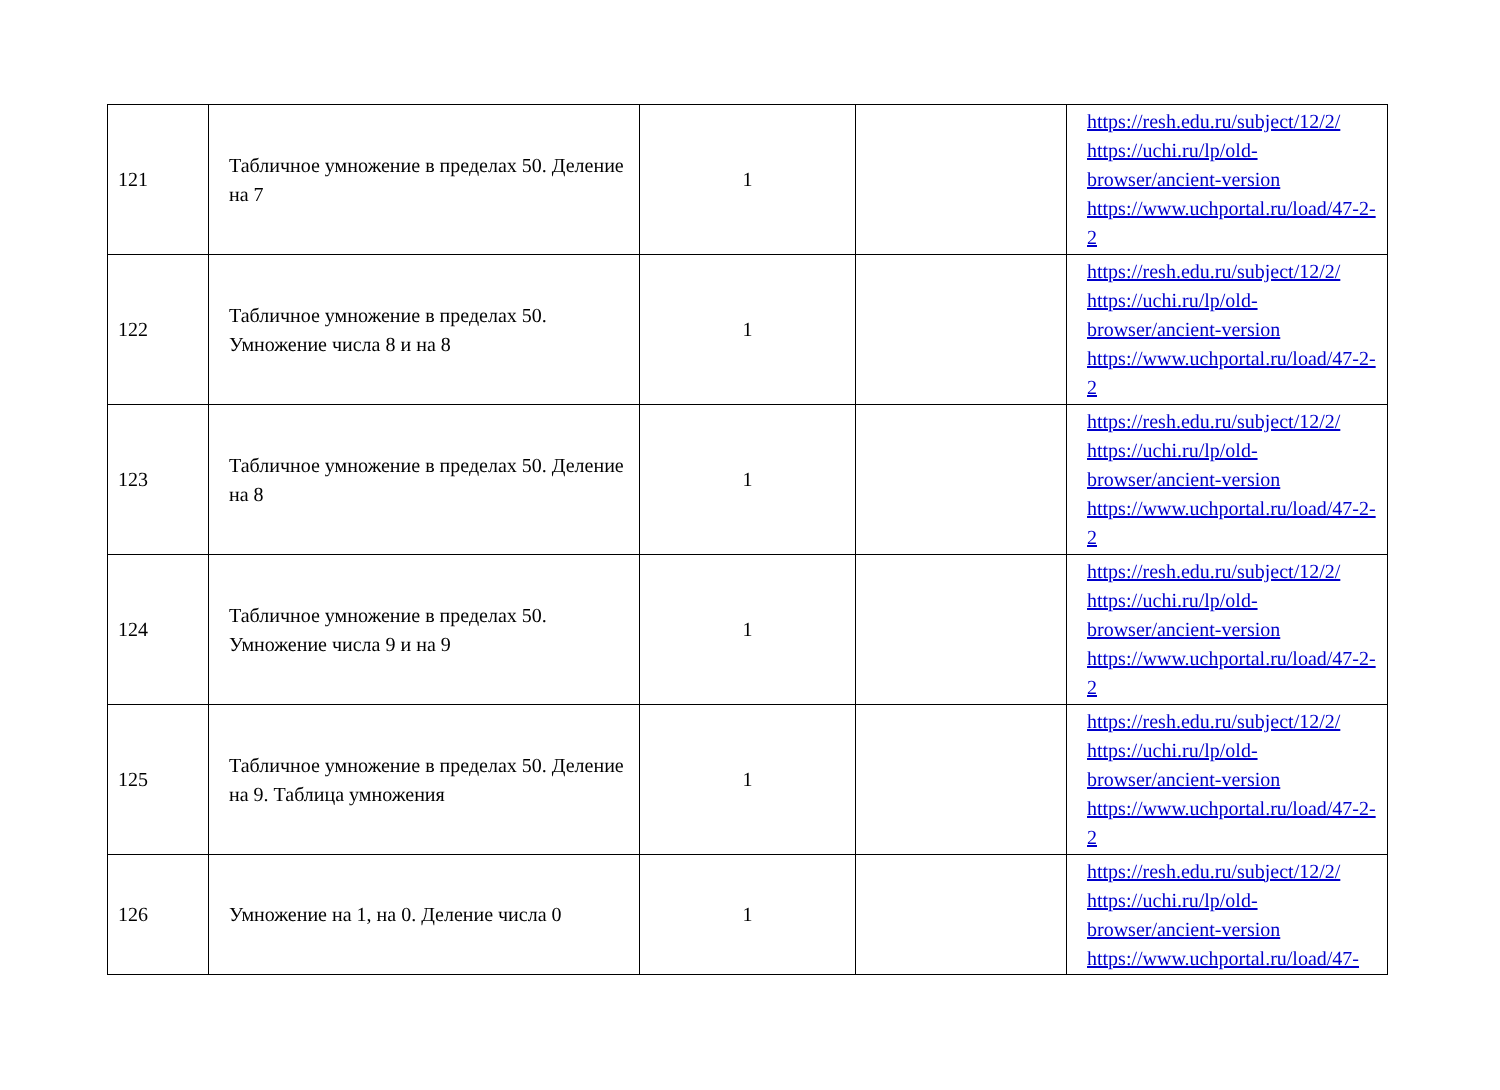| 121 | Табличное умножение в пределах 50. Деление на 7 | 1 | | https://resh.edu.ru/subject/12/2/ https://uchi.ru/lp/old-browser/ancient-version https://www.uchportal.ru/load/47-2-2 |
| 122 | Табличное умножение в пределах 50. Умножение числа 8 и на 8 | 1 | | https://resh.edu.ru/subject/12/2/ https://uchi.ru/lp/old-browser/ancient-version https://www.uchportal.ru/load/47-2-2 |
| 123 | Табличное умножение в пределах 50. Деление на 8 | 1 | | https://resh.edu.ru/subject/12/2/ https://uchi.ru/lp/old-browser/ancient-version https://www.uchportal.ru/load/47-2-2 |
| 124 | Табличное умножение в пределах 50. Умножение числа 9 и на 9 | 1 | | https://resh.edu.ru/subject/12/2/ https://uchi.ru/lp/old-browser/ancient-version https://www.uchportal.ru/load/47-2-2 |
| 125 | Табличное умножение в пределах 50. Деление на 9. Таблица умножения | 1 | | https://resh.edu.ru/subject/12/2/ https://uchi.ru/lp/old-browser/ancient-version https://www.uchportal.ru/load/47-2-2 |
| 126 | Умножение на 1, на 0. Деление числа 0 | 1 | | https://resh.edu.ru/subject/12/2/ https://uchi.ru/lp/old-browser/ancient-version https://www.uchportal.ru/load/47- |